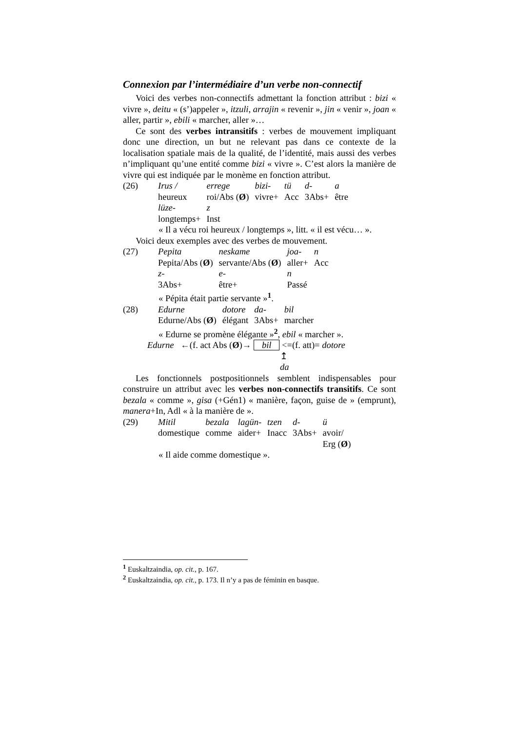Connexion par l’intermédiaire d’un verbe non-connectif
Voici des verbes non-connectifs admettant la fonction attribut : bizi « vivre », deitu « (s’)appeler », itzuli, arrajin « revenir », jin « venir », joan « aller, partir », ebili « marcher, aller »…
Ce sont des verbes intransitifs : verbes de mouvement impliquant donc une direction, un but ne relevant pas dans ce contexte de la localisation spatiale mais de la qualité, de l’identité, mais aussi des verbes n’impliquant qu’une entité comme bizi « vivre ». C’est alors la manière de vivre qui est indiquée par le monème en fonction attribut.
| (26) | Irus / | errege | bizi- | tü | d- | a |
| | heureux | roi/Abs ( Ø ) | vivre+ | Acc | 3Abs+ | être |
| | lüze- | z | | | | |
| | longtemps+ | Inst | | | | |
« Il a vécu roi heureux / longtemps », litt. « il est vécu… ».
Voici deux exemples avec des verbes de mouvement.
| (27) | Pepita | neskame | joa- | n |
| | Pepita/Abs ( Ø ) | servante/Abs ( Ø ) | aller+ | Acc |
| | z- | e- | n | |
| | 3Abs+ | être+ | Passé | |
« Pépita était partie servante »<sup>1</sup>.
| (28) | Edurne | dotore | da- | bil |
| | Edurne/Abs ( Ø ) | élégant | 3Abs+ | marcher |
« Edurne se promène élégante »<sup>2</sup>, ebil « marcher ».
Edurne ←(f. act Abs (Ø)→ bil <=(f. att)= dotore
↥
da
Les fonctionnels postpositionnels semblent indispensables pour construire un attribut avec les verbes non-connectifs transitifs. Ce sont bezala « comme », gisa (+Gén1) « manière, façon, guise de » (emprunt), manera+In, Adl « à la manière de ».
| (29) | Mitil | bezala | lagün- | tzen | d- | ü |
| | domestique | comme | aider+ | Inacc | 3Abs+ | avoir/ Erg ( Ø ) |
« Il aide comme domestique ».
<sup>1</sup> Euskaltzaindia, op. cit., p. 167.
<sup>2</sup> Euskaltzaindia, op. cit., p. 173. Il n’y a pas de féminin en basque.